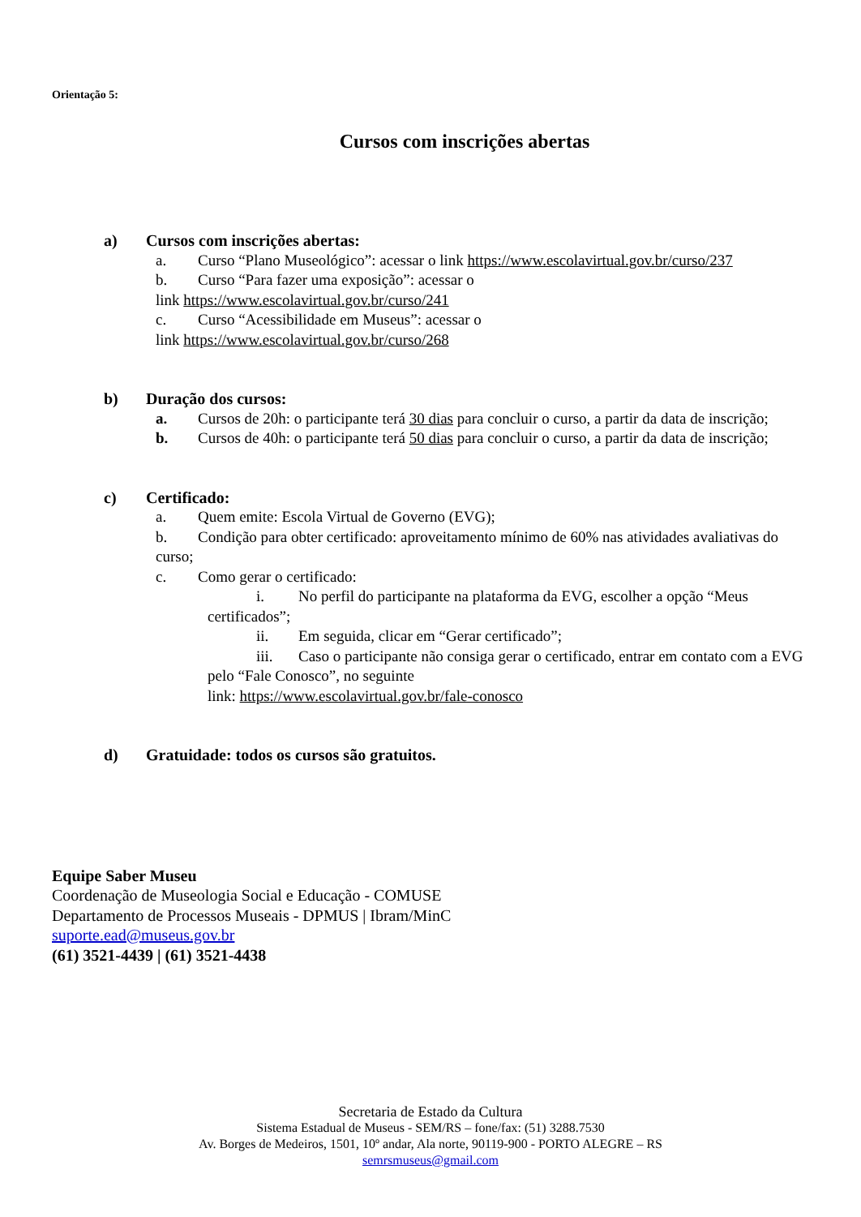Orientação 5:
Cursos com inscrições abertas
a) Cursos com inscrições abertas:
a. Curso “Plano Museológico”: acessar o link https://www.escolavirtual.gov.br/curso/237
b. Curso “Para fazer uma exposição”: acessar o
link https://www.escolavirtual.gov.br/curso/241
c. Curso “Acessibilidade em Museus”: acessar o
link https://www.escolavirtual.gov.br/curso/268
b) Duração dos cursos:
a. Cursos de 20h: o participante terá 30 dias para concluir o curso, a partir da data de inscrição;
b. Cursos de 40h: o participante terá 50 dias para concluir o curso, a partir da data de inscrição;
c) Certificado:
a. Quem emite: Escola Virtual de Governo (EVG);
b. Condição para obter certificado: aproveitamento mínimo de 60% nas atividades avaliativas do curso;
c. Como gerar o certificado:
i. No perfil do participante na plataforma da EVG, escolher a opção “Meus certificados”;
ii. Em seguida, clicar em “Gerar certificado”;
iii. Caso o participante não consiga gerar o certificado, entrar em contato com a EVG pelo “Fale Conosco”, no seguinte
link: https://www.escolavirtual.gov.br/fale-conosco
d) Gratuidade: todos os cursos são gratuitos.
Equipe Saber Museu
Coordenação de Museologia Social e Educação - COMUSE
Departamento de Processos Museais - DPMUS | Ibram/MinC
suporte.ead@museus.gov.br
(61) 3521-4439 | (61) 3521-4438
Secretaria de Estado da Cultura
Sistema Estadual de Museus - SEM/RS – fone/fax: (51) 3288.7530
Av. Borges de Medeiros, 1501, 10º andar, Ala norte, 90119-900 - PORTO ALEGRE – RS
semrsmuseus@gmail.com